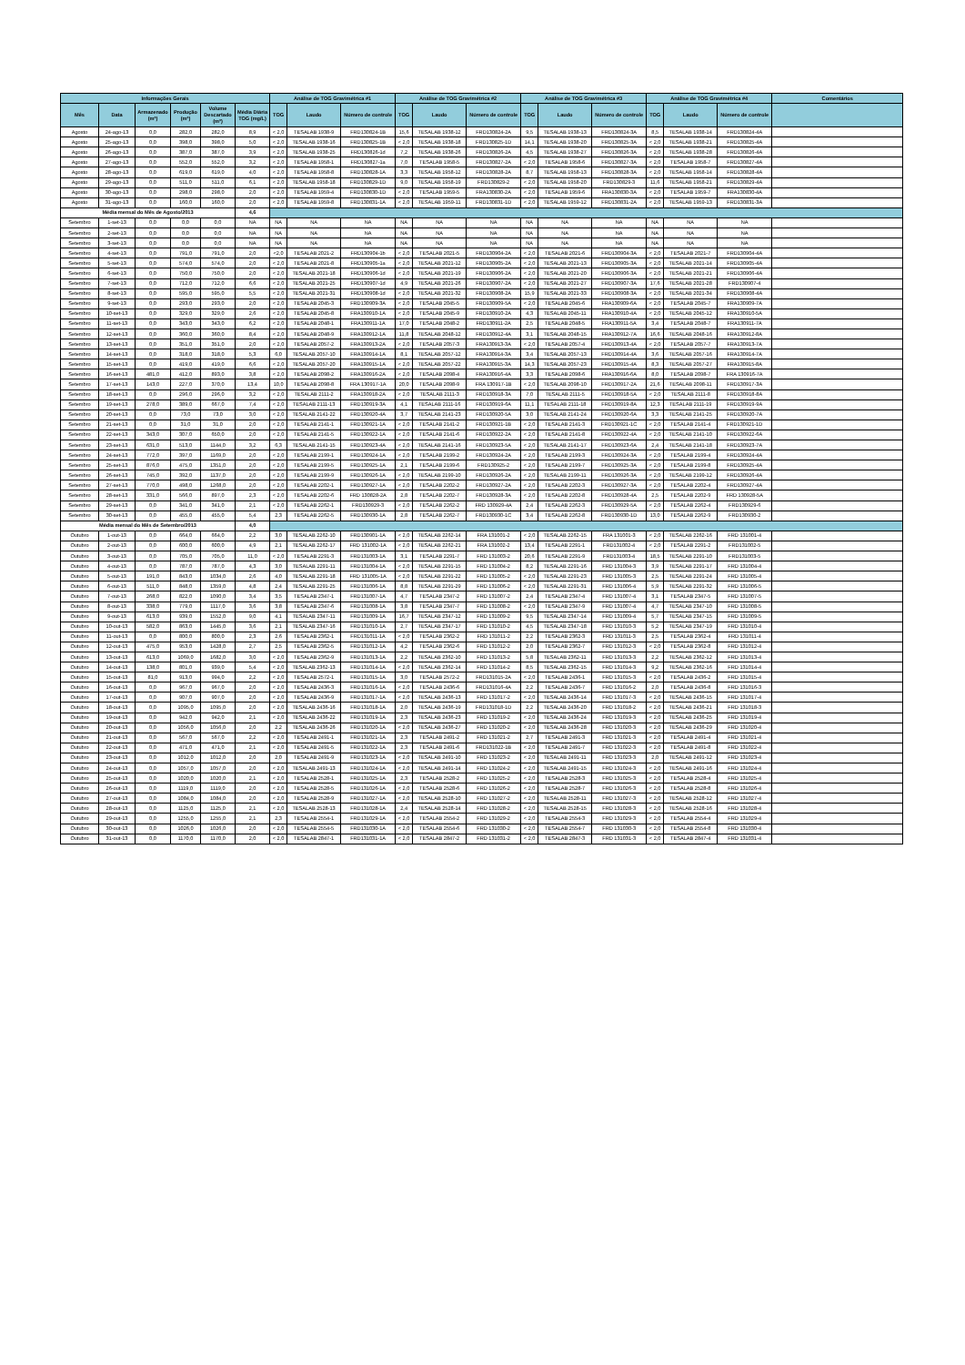| Informações Gerais | | | | | | Análise de TOG Gravimétrica #1 | | | Análise de TOG Gravimétrica #2 | | | Análise de TOG Gravimétrica #3 | | | Análise de TOG Gravimétrica #4 | | | Comentários |
| --- | --- | --- | --- | --- | --- | --- | --- | --- | --- | --- | --- | --- | --- | --- | --- | --- | --- | --- |
| Mês | Data | Armazenado (m³) | Produção (m³) | Volume Descartado (m³) | Média Diária TOG (mg/L) | TOG | Laudo | Número de controle | TOG | Laudo | Número de controle | TOG | Laudo | Número de controle | TOG | Laudo | Número de controle | |
| Agosto | 24-ago-13 | 0,0 | 282,0 | 282,0 | 8,9 | < 2,0 | TESALAB 1938-9 | FRD130824-1B | 15,6 | TESALAB 1938-12 | FRD130824-2A | 9,5 | TESALAB 1938-13 | FRD130824-3A | 8,5 | TESALAB 1938-14 | FRD130824-4A | |
| Agosto | 25-ago-13 | 0,0 | 398,0 | 398,0 | 5,0 | < 2,0 | TESALAB 1938-16 | FRD130825-1B | < 2,0 | TESALAB 1938-18 | FRD130825-1D | 14,1 | TESALAB 1938-20 | FRD130825-3A | < 2,0 | TESALAB 1938-21 | FRD130825-4A | |
| Agosto | 26-ago-13 | 0,0 | 387,0 | 387,0 | 3,9 | < 2,0 | TESALAB 1938-25 | FRD130826-1d | 7,2 | TESALAB 1938-26 | FRD130826-2A | 4,5 | TESALAB 1938-27 | FRD130826-3A | < 2,0 | TESALAB 1938-28 | FRD130826-4A | |
| Agosto | 27-ago-13 | 0,0 | 552,0 | 552,0 | 3,2 | < 2,0 | TESALAB 1958-1 | FRD130827-1a | 7,0 | TESALAB 1958-5 | FRD130827-2A | < 2,0 | TESALAB 1958-6 | FRD130827-3A | < 2,0 | TESALAB 1958-7 | FRD130827-4A | |
| Agosto | 28-ago-13 | 0,0 | 619,0 | 619,0 | 4,0 | < 2,0 | TESALAB 1958-8 | FRD130828-1A | 3,3 | TESALAB 1958-12 | FRD130828-2A | 8,7 | TESALAB 1958-13 | FRD130828-3A | < 2,0 | TESALAB 1958-14 | FRD130828-4A | |
| Agosto | 29-ago-13 | 0,0 | 511,0 | 511,0 | 6,1 | < 2,0 | TESALAB 1958-18 | FRD130829-1D | 9,0 | TESALAB 1958-19 | FRD130829-2 | < 2,0 | TESALAB 1958-20 | FRD130829-3 | 11,6 | TESALAB 1958-21 | FRD130829-4A | |
| Agosto | 30-ago-13 | 0,0 | 298,0 | 298,0 | 2,0 | < 2,0 | TESALAB 1959-4 | FRD130830-1D | < 2,0 | TESALAB 1959-5 | FRA130830-2A | < 2,0 | TESALAB 1959-6 | FRA130830-3A | < 2,0 | TESALAB 1959-7 | FRA130830-4A | |
| Agosto | 31-ago-13 | 0,0 | 160,0 | 160,0 | 2,0 | < 2,0 | TESALAB 1959-8 | FRD130831-1A | < 2,0 | TESALAB 1959-11 | FRD130831-1D | < 2,0 | TESALAB 1959-12 | FRD130831-2A | < 2,0 | TESALAB 1959-13 | FRD130831-3A | |
| Média mensal do Mês de Agosto/2013 | | | | | 4,6 | | | | | | | | | | | | | |
| Setembro | 1-set-13 | 0,0 | 0,0 | 0,0 | NA | NA | NA | NA | NA | NA | NA | NA | NA | NA | NA | NA | NA | |
| Setembro | 2-set-13 | 0,0 | 0,0 | 0,0 | NA | NA | NA | NA | NA | NA | NA | NA | NA | NA | NA | NA | NA | |
| Setembro | 3-set-13 | 0,0 | 0,0 | 0,0 | NA | NA | NA | NA | NA | NA | NA | NA | NA | NA | NA | NA | NA | |
| Setembro | 4-set-13 | 0,0 | 791,0 | 791,0 | 2,0 | <2,0 | TESALAB 2021-2 | FRD130904-1b | < 2,0 | TESALAB 2021-5 | FRD130904-2A | < 2,0 | TESALAB 2021-6 | FRD130904-3A | < 2,0 | TESALAB 2021-7 | FRD130904-4A | |
| Setembro | 5-set-13 | 0,0 | 574,0 | 574,0 | 2,0 | < 2,0 | TESALAB 2021-8 | FRD130905-1a | < 2,0 | TESALAB 2021-12 | FRD130905-2A | < 2,0 | TESALAB 2021-13 | FRD130905-3A | < 2,0 | TESALAB 2021-14 | FRD130905-4A | |
| Setembro | 6-set-13 | 0,0 | 750,0 | 750,0 | 2,0 | < 2,0 | TESALAB 2021-18 | FRD130906-1d | < 2,0 | TESALAB 2021-19 | FRD130906-2A | < 2,0 | TESALAB 2021-20 | FRD130906-3A | < 2,0 | TESALAB 2021-21 | FRD130906-4A | |
| Setembro | 7-set-13 | 0,0 | 712,0 | 712,0 | 6,6 | < 2,0 | TESALAB 2021-25 | FRD130907-1d | 4,9 | TESALAB 2021-26 | FRD130907-2A | < 2,0 | TESALAB 2021-27 | FRD130907-3A | 17,6 | TESALAB 2021-28 | FRD130907-4 | |
| Setembro | 8-set-13 | 0,0 | 595,0 | 595,0 | 5,5 | < 2,0 | TESALAB 2021-31 | FRD130908-1d | < 2,0 | TESALAB 2021-32 | FRD130908-2A | 15,9 | TESALAB 2021-33 | FRD130908-3A | < 2,0 | TESALAB 2021-34 | FRD130908-4A | |
| Setembro | 9-set-13 | 0,0 | 293,0 | 293,0 | 2,0 | < 2,0 | TESALAB 2045-3 | FRD130909-3A | < 2,0 | TESALAB 2045-5 | FRD130909-5A | < 2,0 | TESALAB 2045-6 | FRA130909-6A | < 2,0 | TESALAB 2045-7 | FRA130909-7A | |
| Setembro | 10-set-13 | 0,0 | 329,0 | 329,0 | 2,6 | < 2,0 | TESALAB 2045-8 | FRA130910-1A | < 2,0 | TESALAB 2045-9 | FRD130910-2A | 4,3 | TESALAB 2045-11 | FRA130910-4A | < 2,0 | TESALAB 2045-12 | FRA130910-5A | |
| Setembro | 11-set-13 | 0,0 | 343,0 | 343,0 | 6,2 | < 2,0 | TESALAB 2048-1 | FRA130911-1A | 17,0 | TESALAB 2048-2 | FRD130911-2A | 2,5 | TESALAB 2048-5 | FRA130911-5A | 3,4 | TESALAB 2048-7 | FRA130911-7A | |
| Setembro | 12-set-13 | 0,0 | 360,0 | 360,0 | 8,4 | < 2,0 | TESALAB 2048-9 | FRA130912-1A | 11,8 | TESALAB 2048-12 | FRD130912-4A | 3,1 | TESALAB 2048-15 | FRA130912-7A | 16,6 | TESALAB 2048-16 | FRA130912-8A | |
| Setembro | 13-set-13 | 0,0 | 351,0 | 351,0 | 2,0 | < 2,0 | TESALAB 2057-2 | FRA130913-2A | < 2,0 | TESALAB 2057-3 | FRA130913-3A | < 2,0 | TESALAB 2057-4 | FRD130913-4A | < 2,0 | TESALAB 2057-7 | FRA130913-7A | |
| Setembro | 14-set-13 | 0,0 | 318,0 | 318,0 | 5,3 | 6,0 | TESALAB 2057-10 | FRA130914-1A | 8,1 | TESALAB 2057-12 | FRA130914-3A | 3,4 | TESALAB 2057-13 | FRD130914-4A | 3,6 | TESALAB 2057-16 | FRA130914-7A | |
| Setembro | 15-set-13 | 0,0 | 419,0 | 419,0 | 6,6 | < 2,0 | TESALAB 2057-20 | FRA130915-1A | < 2,0 | TESALAB 2057-22 | FRA130915-3A | 14,3 | TESALAB 2057-23 | FRD130915-4A | 8,3 | TESALAB 2057-27 | FRA130915-8A | |
| Setembro | 16-set-13 | 481,0 | 412,0 | 893,0 | 3,8 | < 2,0 | TESALAB 2098-2 | FRA130916-2A | < 2,0 | TESALAB 2098-4 | FRA130916-4A | 3,3 | TESALAB 2098-6 | FRA130916-6A | 8,0 | TESALAB 2098-7 | FRA 130916-7A | |
| Setembro | 17-set-13 | 143,0 | 227,0 | 370,0 | 13,4 | 10,0 | TESALAB 2098-8 | FRA 130917-1A | 20,0 | TESALAB 2098-9 | FRA 130917-1B | < 2,0 | TESALAB 2098-10 | FRD130917-2A | 21,6 | TESALAB 2098-11 | FRD130917-3A | |
| Setembro | 18-set-13 | 0,0 | 296,0 | 296,0 | 3,2 | < 2,0 | TESALAB 2111-2 | FRA130918-2A | < 2,0 | TESALAB 2111-3 | FRD130918-3A | 7,0 | TESALAB 2111-5 | FRD130918-5A | < 2,0 | TESALAB 2111-8 | FRD130918-8A | |
| Setembro | 19-set-13 | 278,0 | 389,0 | 667,0 | 7,4 | < 2,0 | TESALAB 2111-13 | FRD130919-3A | 4,1 | TESALAB 2111-16 | FRD130919-6A | 11,1 | TESALAB 2111-18 | FRD130919-8A | 12,3 | TESALAB 2111-19 | FRD130919-9A | |
| Setembro | 20-set-13 | 0,0 | 73,0 | 73,0 | 3,0 | < 2,0 | TESALAB 2141-22 | FRD130920-4A | 3,7 | TESALAB 2141-23 | FRD130920-5A | 3,0 | TESALAB 2141-24 | FRD130920-6A | 3,3 | TESALAB 2141-25 | FRD130920-7A | |
| Setembro | 21-set-13 | 0,0 | 31,0 | 31,0 | 2,0 | < 2,0 | TESALAB 2141-1 | FRD130921-1A | < 2,0 | TESALAB 2141-2 | FRD130921-1B | < 2,0 | TESALAB 2141-3 | FRD130921-1C | < 2,0 | TESALAB 2141-4 | FRD130921-1D | |
| Setembro | 22-set-13 | 343,0 | 307,0 | 650,0 | 2,0 | < 2,0 | TESALAB 2141-5 | FRD130922-1A | < 2,0 | TESALAB 2141-6 | FRD130922-2A | < 2,0 | TESALAB 2141-8 | FRD130922-4A | < 2,0 | TESALAB 2141-10 | FRD130922-6A | |
| Setembro | 23-set-13 | 631,0 | 513,0 | 1144,0 | 3,2 | 6,3 | TESALAB 2141-15 | FRD130923-4A | < 2,0 | TESALAB 2141-16 | FRD130923-5A | < 2,0 | TESALAB 2141-17 | FRD130923-6A | 2,4 | TESALAB 2141-18 | FRD130923-7A | |
| Setembro | 24-set-13 | 772,0 | 397,0 | 1169,0 | 2,0 | < 2,0 | TESALAB 2199-1 | FRD130924-1A | < 2,0 | TESALAB 2199-2 | FRD130924-2A | < 2,0 | TESALAB 2199-3 | FRD130924-3A | < 2,0 | TESALAB 2199-4 | FRD130924-4A | |
| Setembro | 25-set-13 | 876,0 | 475,0 | 1351,0 | 2,0 | < 2,0 | TESALAB 2199-5 | FRD130925-1A | 2,1 | TESALAB 2199-6 | FRD130925-2 | < 2,0 | TESALAB 2199-7 | FRD130925-3A | < 2,0 | TESALAB 2199-8 | FRD130925-4A | |
| Setembro | 26-set-13 | 745,0 | 392,0 | 1137,0 | 2,0 | < 2,0 | TESALAB 2199-9 | FRD130926-1A | < 2,0 | TESALAB 2199-10 | FRD130926-2A | < 2,0 | TESALAB 2199-11 | FRD130926-3A | < 2,0 | TESALAB 2199-12 | FRD130926-4A | |
| Setembro | 27-set-13 | 770,0 | 498,0 | 1268,0 | 2,0 | < 2,0 | TESALAB 2202-1 | FRD130927-1A | < 2,0 | TESALAB 2202-2 | FRD130927-2A | < 2,0 | TESALAB 2202-3 | FRD130927-3A | < 2,0 | TESALAB 2202-4 | FRD130927-4A | |
| Setembro | 28-set-13 | 331,0 | 566,0 | 897,0 | 2,3 | < 2,0 | TESALAB 2202-6 | FRD 130828-2A | 2,8 | TESALAB 2202-7 | FRD130928-3A | < 2,0 | TESALAB 2202-8 | FRD130928-4A | 2,5 | TESALAB 2202-9 | FRD 130928-5A | |
| Setembro | 29-set-13 | 0,0 | 341,0 | 341,0 | 2,1 | < 2,0 | TESALAB 2262-1 | FRD130929-3 | < 2,0 | TESALAB 2262-2 | FRD 130929-4A | 2,4 | TESALAB 2262-3 | FRD130929-5A | < 2,0 | TESALAB 2262-4 | FRD130929-6 | |
| Setembro | 30-set-13 | 0,0 | 455,0 | 455,0 | 5,4 | 2,3 | TESALAB 2262-5 | FRD130930-1A | 2,8 | TESALAB 2262-7 | FRD130930-1C | 3,4 | TESALAB 2262-8 | FRD130930-1D | 13,0 | TESALAB 2262-9 | FRD130930-2 | |
| Média mensal do Mês de Setembro/2013 | | | | | 4,0 | | | | | | | | | | | | | |
| Outubro | 1-out-13 | 0,0 | 664,0 | 664,0 | 2,2 | 3,0 | TESALAB 2262-10 | FRD130901-1A | < 2,0 | TESALAB 2262-14 | FRA 131001-2 | < 2,0 | TESALAB 2262-15 | FRA 131001-3 | < 2,0 | TESALAB 2262-16 | FRD 131001-4 | |
| Outubro | 2-out-13 | 0,0 | 600,0 | 600,0 | 4,9 | 2,1 | TESALAB 2262-17 | FRD 131002-1A | < 2,0 | TESALAB 2262-21 | FRA 131002-2 | 13,4 | TESALAB 2291-1 | FRD131002-4 | < 2,0 | TESALAB 2291-2 | FRD131002-5 | |
| Outubro | 3-out-13 | 0,0 | 705,0 | 705,0 | 11,0 | < 2,0 | TESALAB 2291-3 | FRD131003-1A | 3,1 | TESALAB 2291-7 | FRD 131003-2 | 20,6 | TESALAB 2291-9 | FRD131003-4 | 18,5 | TESALAB 2291-10 | FRD131003-5 | |
| Outubro | 4-out-13 | 0,0 | 787,0 | 787,0 | 4,3 | 3,0 | TESALAB 2291-11 | FRD131004-1A | < 2,0 | TESALAB 2291-15 | FRD 131004-2 | 8,2 | TESALAB 2291-16 | FRD 131004-3 | 3,9 | TESALAB 2291-17 | FRD 131004-4 | |
| Outubro | 5-out-13 | 191,0 | 843,0 | 1034,0 | 2,6 | 4,0 | TESALAB 2291-18 | FRD 131005-1A | < 2,0 | TESALAB 2291-22 | FRD 131005-2 | < 2,0 | TESALAB 2291-23 | FRD 131005-3 | 2,5 | TESALAB 2291-24 | FRD 131005-4 | |
| Outubro | 6-out-13 | 511,0 | 848,0 | 1359,0 | 4,8 | 2,4 | TESALAB 2291-25 | FRD131006-1A | 8,8 | TESALAB 2291-29 | FRD 131006-2 | < 2,0 | TESALAB 2291-31 | FRD 131006-4 | 5,9 | TESALAB 2291-32 | FRD 131006-5 | |
| Outubro | 7-out-13 | 268,0 | 822,0 | 1090,0 | 3,4 | 3,5 | TESALAB 2347-1 | FRD131007-1A | 4,7 | TESALAB 2347-2 | FRD 131007-2 | 2,4 | TESALAB 2347-4 | FRD 131007-4 | 3,1 | TESALAB 2347-5 | FRD 131007-5 | |
| Outubro | 8-out-13 | 338,0 | 779,0 | 1117,0 | 3,6 | 3,8 | TESALAB 2347-6 | FRD131008-1A | 3,8 | TESALAB 2347-7 | FRD 131008-2 | < 2,0 | TESALAB 2347-9 | FRD 131007-4 | 4,7 | TESALAB 2347-10 | FRD 131008-5 | |
| Outubro | 9-out-13 | 613,0 | 939,0 | 1552,0 | 9,0 | 4,1 | TESALAB 2347-11 | FRD131009-1A | 16,7 | TESALAB 2347-12 | FRD 131009-2 | 9,5 | TESALAB 2347-14 | FRD 131009-4 | 5,7 | TESALAB 2347-15 | FRD 131009-5 | |
| Outubro | 10-out-13 | 582,0 | 863,0 | 1445,0 | 3,6 | 2,1 | TESALAB 2347-16 | FRD131010-1A | 2,7 | TESALAB 2347-17 | FRD 131010-2 | 4,5 | TESALAB 2347-18 | FRD 131010-3 | 5,2 | TESALAB 2347-19 | FRD 131010-4 | |
| Outubro | 11-out-13 | 0,0 | 800,0 | 800,0 | 2,3 | 2,6 | TESALAB 2362-1 | FRD131011-1A | < 2,0 | TESALAB 2362-2 | FRD 131011-2 | 2,2 | TESALAB 2362-3 | FRD 131011-3 | 2,5 | TESALAB 2362-4 | FRD 131011-4 | |
| Outubro | 12-out-13 | 475,0 | 953,0 | 1428,0 | 2,7 | 2,5 | TESALAB 2362-5 | FRD131012-1A | 4,2 | TESALAB 2362-6 | FRD 131012-2 | 2,0 | TESALAB 2362-7 | FRD 131012-3 | < 2,0 | TESALAB 2362-8 | FRD 131012-4 | |
| Outubro | 13-out-13 | 613,0 | 1069,0 | 1682,0 | 3,0 | < 2,0 | TESALAB 2362-9 | FRD131013-1A | 2,2 | TESALAB 2362-10 | FRD 131013-2 | 5,8 | TESALAB 2362-11 | FRD 131013-3 | 2,2 | TESALAB 2362-12 | FRD 131013-4 | |
| Outubro | 14-out-13 | 138,0 | 801,0 | 939,0 | 5,4 | < 2,0 | TESALAB 2362-13 | FRD131014-1A | < 2,0 | TESALAB 2362-14 | FRD 131014-2 | 8,5 | TESALAB 2362-15 | FRD 131014-3 | 9,2 | TESALAB 2362-16 | FRD 131014-4 | |
| Outubro | 15-out-13 | 81,0 | 913,0 | 994,0 | 2,2 | < 2,0 | TESALAB 2572-1 | FRD131015-1A | 3,0 | TESALAB 2572-2 | FRD131015-2A | < 2,0 | TESALAB 2436-1 | FRD 131015-3 | < 2,0 | TESALAB 2436-2 | FRD 131015-4 | |
| Outubro | 16-out-13 | 0,0 | 967,0 | 967,0 | 2,0 | < 2,0 | TESALAB 2436-3 | FRD131016-1A | < 2,0 | TESALAB 2436-6 | FRD131016-4A | 2,2 | TESALAB 2436-7 | FRD 131016-2 | 2,0 | TESALAB 2436-8 | FRD 131016-3 | |
| Outubro | 17-out-13 | 0,0 | 907,0 | 907,0 | 2,0 | < 2,0 | TESALAB 2436-9 | FRD131017-1A | < 2,0 | TESALAB 2436-13 | FRD 131017-2 | < 2,0 | TESALAB 2436-14 | FRD 131017-3 | < 2,0 | TESALAB 2436-15 | FRD 131017-4 | |
| Outubro | 18-out-13 | 0,0 | 1095,0 | 1095,0 | 2,0 | < 2,0 | TESALAB 2436-16 | FRD131018-1A | 2,0 | TESALAB 2436-19 | FRD131018-1D | 2,2 | TESALAB 2436-20 | FRD 131018-2 | < 2,0 | TESALAB 2436-21 | FRD 131018-3 | |
| Outubro | 19-out-13 | 0,0 | 942,0 | 942,0 | 2,1 | < 2,0 | TESALAB 2436-22 | FRD131019-1A | 2,3 | TESALAB 2436-23 | FRD 131019-2 | < 2,0 | TESALAB 2436-24 | FRD 131019-3 | < 2,0 | TESALAB 2436-25 | FRD 131019-4 | |
| Outubro | 20-out-13 | 0,0 | 1056,0 | 1056,0 | 2,0 | 2,2 | TESALAB 2436-26 | FRD131020-1A | < 2,0 | TESALAB 2436-27 | FRD 131020-2 | < 2,0 | TESALAB 2436-28 | FRD 131020-3 | < 2,0 | TESALAB 2436-29 | FRD 131020-4 | |
| Outubro | 21-out-13 | 0,0 | 567,0 | 567,0 | 2,2 | < 2,0 | TESALAB 2491-1 | FRD131021-1A | 2,3 | TESALAB 2491-2 | FRD 131021-2 | 2,7 | TESALAB 2491-3 | FRD 131021-3 | < 2,0 | TESALAB 2491-4 | FRD 131021-4 | |
| Outubro | 22-out-13 | 0,0 | 471,0 | 471,0 | 2,1 | < 2,0 | TESALAB 2491-5 | FRD131022-1A | 2,3 | TESALAB 2491-6 | FRD131022-1B | < 2,0 | TESALAB 2491-7 | FRD 131022-3 | < 2,0 | TESALAB 2491-8 | FRD 131022-4 | |
| Outubro | 23-out-13 | 0,0 | 1012,0 | 1012,0 | 2,0 | 2,0 | TESALAB 2491-9 | FRD131023-1A | < 2,0 | TESALAB 2491-10 | FRD 131023-2 | < 2,0 | TESALAB 2491-11 | FRD 131023-3 | 2,0 | TESALAB 2491-12 | FRD 131023-4 | |
| Outubro | 24-out-13 | 0,0 | 1057,0 | 1057,0 | 2,0 | < 2,0 | TESALAB 2491-13 | FRD131024-1A | < 2,0 | TESALAB 2491-14 | FRD 131024-2 | < 2,0 | TESALAB 2491-15 | FRD 131024-3 | < 2,0 | TESALAB 2491-16 | FRD 131024-4 | |
| Outubro | 25-out-13 | 0,0 | 1020,0 | 1020,0 | 2,1 | < 2,0 | TESALAB 2528-1 | FRD131025-1A | 2,3 | TESALAB 2528-2 | FRD 131025-2 | < 2,0 | TESALAB 2528-3 | FRD 131025-3 | < 2,0 | TESALAB 2528-4 | FRD 131025-4 | |
| Outubro | 26-out-13 | 0,0 | 1119,0 | 1119,0 | 2,0 | < 2,0 | TESALAB 2528-5 | FRD131026-1A | < 2,0 | TESALAB 2528-6 | FRD 131026-2 | < 2,0 | TESALAB 2528-7 | FRD 131026-3 | < 2,0 | TESALAB 2528-8 | FRD 131026-4 | |
| Outubro | 27-out-13 | 0,0 | 1084,0 | 1084,0 | 2,0 | < 2,0 | TESALAB 2528-9 | FRD131027-1A | < 2,0 | TESALAB 2528-10 | FRD 131027-2 | < 2,0 | TESALAB 2528-11 | FRD 131027-3 | < 2,0 | TESALAB 2528-12 | FRD 131027-4 | |
| Outubro | 28-out-13 | 0,0 | 1125,0 | 1125,0 | 2,1 | < 2,0 | TESALAB 2528-13 | FRD131028-1A | 2,4 | TESALAB 2528-14 | FRD 131028-2 | < 2,0 | TESALAB 2528-15 | FRD 131028-3 | < 2,0 | TESALAB 2528-16 | FRD 131028-4 | |
| Outubro | 29-out-13 | 0,0 | 1255,0 | 1255,0 | 2,1 | 2,3 | TESALAB 2554-1 | FRD131029-1A | < 2,0 | TESALAB 2554-2 | FRD 131029-2 | < 2,0 | TESALAB 2554-3 | FRD 131029-3 | < 2,0 | TESALAB 2554-4 | FRD 131029-4 | |
| Outubro | 30-out-13 | 0,0 | 1026,0 | 1026,0 | 2,0 | < 2,0 | TESALAB 2554-5 | FRD131030-1A | < 2,0 | TESALAB 2554-6 | FRD 131030-2 | < 2,0 | TESALAB 2554-7 | FRD 131030-3 | < 2,0 | TESALAB 2554-8 | FRD 131030-4 | |
| Outubro | 31-out-13 | 0,0 | 1170,0 | 1170,0 | 2,0 | < 2,0 | TESALAB 2847-1 | FRD131031-1A | < 2,0 | TESALAB 2847-2 | FRD 131031-2 | < 2,0 | TESALAB 2847-3 | FRD 131031-3 | < 2,0 | TESALAB 2847-4 | FRD 131031-4 | |